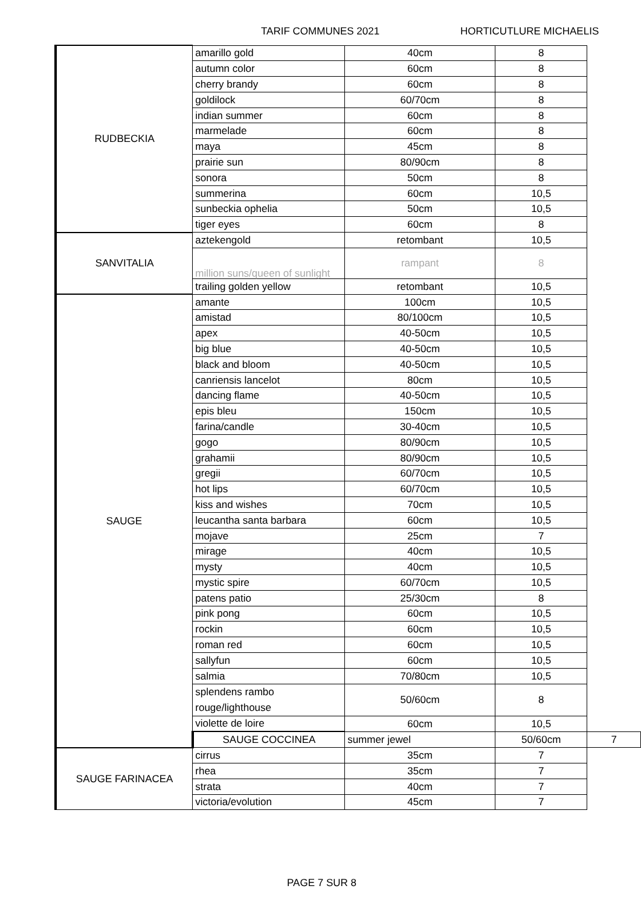TARIF COMMUNES 2021 HORTICUTLURE MICHAELIS
| RUDBECKIA | amarillo gold | 40cm | 8 | |
| | autumn color | 60cm | 8 | |
| | cherry brandy | 60cm | 8 | |
| | goldilock | 60/70cm | 8 | |
| | indian summer | 60cm | 8 | |
| | marmelade | 60cm | 8 | |
| | maya | 45cm | 8 | |
| | prairie sun | 80/90cm | 8 | |
| | sonora | 50cm | 8 | |
| | summerina | 60cm | 10,5 | |
| | sunbeckia ophelia | 50cm | 10,5 | |
| | tiger eyes | 60cm | 8 | |
| SANVITALIA | aztekengold | retombant | 10,5 | |
| | million suns/queen of sunlight | rampant | 8 | |
| | trailing golden yellow | retombant | 10,5 | |
| SAUGE | amante | 100cm | 10,5 | |
| | amistad | 80/100cm | 10,5 | |
| | apex | 40-50cm | 10,5 | |
| | big blue | 40-50cm | 10,5 | |
| | black and bloom | 40-50cm | 10,5 | |
| | canriensis lancelot | 80cm | 10,5 | |
| | dancing flame | 40-50cm | 10,5 | |
| | epis bleu | 150cm | 10,5 | |
| | farina/candle | 30-40cm | 10,5 | |
| | gogo | 80/90cm | 10,5 | |
| | grahamii | 80/90cm | 10,5 | |
| | gregii | 60/70cm | 10,5 | |
| | hot lips | 60/70cm | 10,5 | |
| | kiss and wishes | 70cm | 10,5 | |
| | leucantha santa barbara | 60cm | 10,5 | |
| | mojave | 25cm | 7 | |
| | mirage | 40cm | 10,5 | |
| | mysty | 40cm | 10,5 | |
| | mystic spire | 60/70cm | 10,5 | |
| | patens patio | 25/30cm | 8 | |
| | pink pong | 60cm | 10,5 | |
| | rockin | 60cm | 10,5 | |
| | roman red | 60cm | 10,5 | |
| | sallyfun | 60cm | 10,5 | |
| | salmia | 70/80cm | 10,5 | |
| | splendens rambo rouge/lighthouse | 50/60cm | 8 | |
| | violette de loire | 60cm | 10,5 | |
| | SAUGE COCCINEA | summer jewel | 50/60cm | 7 |
| SAUGE FARINACEA | cirrus | 35cm | 7 | |
| | rhea | 35cm | 7 | |
| | strata | 40cm | 7 | |
| | victoria/evolution | 45cm | 7 | |
PAGE 7 SUR 8